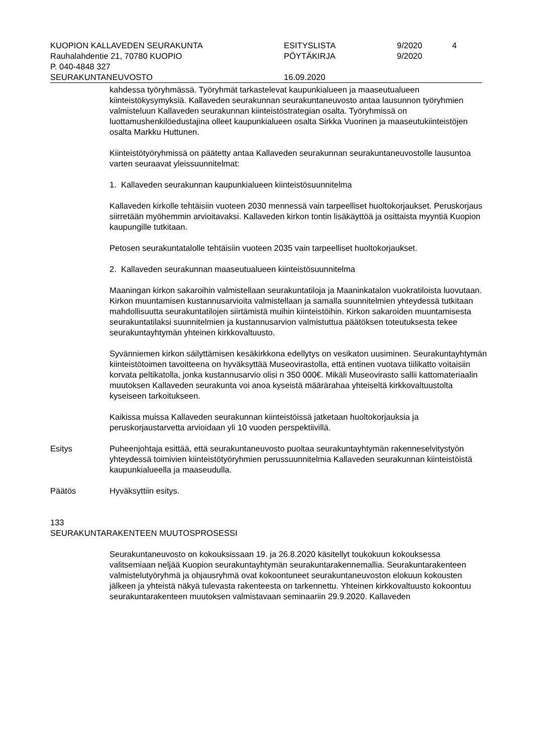KUOPION KALLAVEDEN SEURAKUNTA ESITYSLISTA 9/2020 4
Rauhalahdentie 21, 70780 KUOPIO PÖYTÄKIRJA 9/2020
P. 040-4848 327
SEURAKUNTANEUVOSTO 16.09.2020
kahdessa työryhmässä. Työryhmät tarkastelevat kaupunkialueen ja maaseutualueen kiinteistökysymyksiä. Kallaveden seurakunnan seurakuntaneuvosto antaa lausunnon työryhmien valmisteluun Kallaveden seurakunnan kiinteistöstrategian osalta. Työryhmissä on luottamushenkilöedustajina olleet kaupunkialueen osalta Sirkka Vuorinen ja maaseutukiinteistöjen osalta Markku Huttunen.
Kiinteistötyöryhmissä on päätetty antaa Kallaveden seurakunnan seurakuntaneuvostolle lausuntoa varten seuraavat yleissuunnitelmat:
1. Kallaveden seurakunnan kaupunkialueen kiinteistösuunnitelma
Kallaveden kirkolle tehtäisiin vuoteen 2030 mennessä vain tarpeelliset huoltokorjaukset. Peruskorjaus siirretään myöhemmin arvioitavaksi. Kallaveden kirkon tontin lisäkäyttöä ja osittaista myyntiä Kuopion kaupungille tutkitaan.
Petosen seurakuntatalolle tehtäisiin vuoteen 2035 vain tarpeelliset huoltokorjaukset.
2. Kallaveden seurakunnan maaseutualueen kiinteistösuunnitelma
Maaningan kirkon sakaroihin valmistellaan seurakuntatiloja ja Maaninkatalon vuokratiloista luovutaan. Kirkon muuntamisen kustannusarvioita valmistellaan ja samalla suunnitelmien yhteydessä tutkitaan mahdollisuutta seurakuntatilojen siirtämistä muihin kiinteistöihin. Kirkon sakaroiden muuntamisesta seurakuntatilaksi suunnitelmien ja kustannusarvion valmistuttua päätöksen toteutuksesta tekee seurakuntayhtymän yhteinen kirkkovaltuusto.
Syvänniemen kirkon säilyttämisen kesäkirkkona edellytys on vesikaton uusiminen. Seurakuntayhtymän kiinteistötoimen tavoitteena on hyväksyttää Museovirastolla, että entinen vuotava tiilikatto voitaisiin korvata peltikatolla, jonka kustannusarvio olisi n 350 000€. Mikäli Museovirasto sallii kattomateriaalin muutoksen Kallaveden seurakunta voi anoa kyseistä määrärahaa yhteiseltä kirkkovaltuustolta kyseiseen tarkoitukseen.
Kaikissa muissa Kallaveden seurakunnan kiinteistöissä jatketaan huoltokorjauksia ja peruskorjaustarvetta arvioidaan yli 10 vuoden perspektiivillä.
Esitys Puheenjohtaja esittää, että seurakuntaneuvosto puoltaa seurakuntayhtymän rakenneselvitystyön yhteydessä toimivien kiinteistötyöryhmien perussuunnitelmia Kallaveden seurakunnan kiinteistöistä kaupunkialueella ja maaseudulla.
Päätös Hyväksyttiin esitys.
133
SEURAKUNTARAKENTEEN MUUTOSPROSESSI
Seurakuntaneuvosto on kokouksissaan 19. ja 26.8.2020 käsitellyt toukokuun kokouksessa valitsemiaan neljää Kuopion seurakuntayhtymän seurakuntarakennemallia. Seurakuntarakenteen valmistelutyöryhmä ja ohjausryhmä ovat kokoontuneet seurakuntaneuvoston elokuun kokousten jälkeen ja yhteistä näkyä tulevasta rakenteesta on tarkennettu. Yhteinen kirkkovaltuusto kokoontuu seurakuntarakenteen muutoksen valmistavaan seminaariin 29.9.2020. Kallaveden